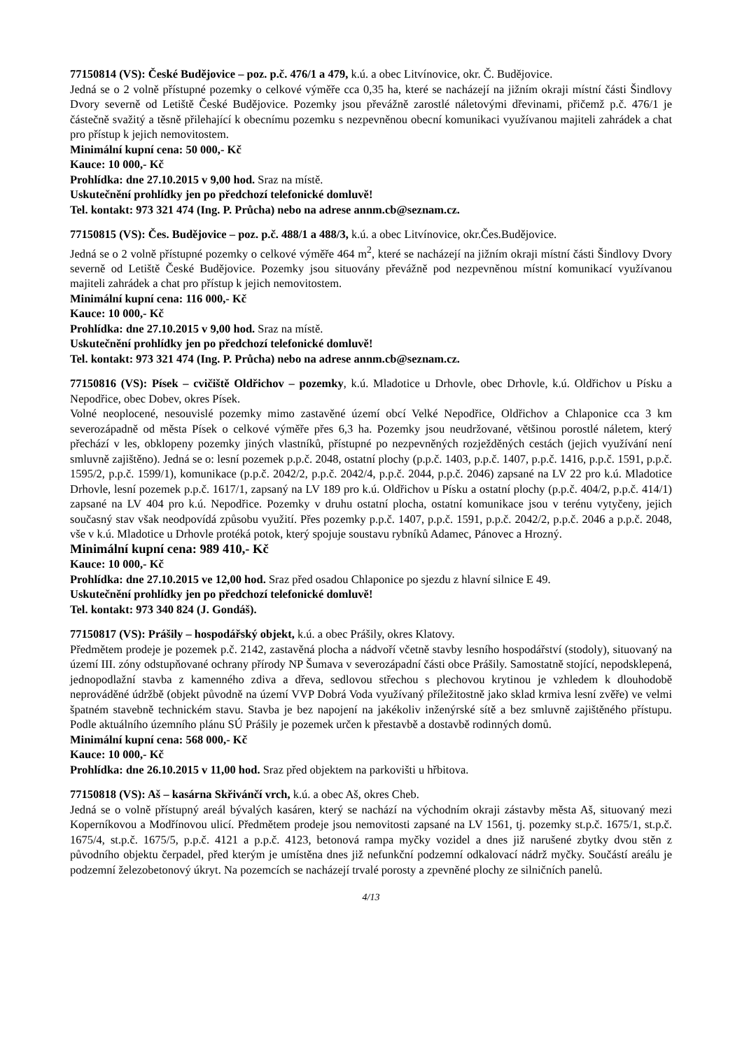77150814 (VS): České Budějovice – poz. p.č. 476/1 a 479, k.ú. a obec Litvínovice, okr. Č. Budějovice.
Jedná se o 2 volně přístupné pozemky o celkové výměře cca 0,35 ha, které se nacházejí na jižním okraji místní části Šindlovy Dvory severně od Letiště České Budějovice. Pozemky jsou převážně zarostlé náletovými dřevinami, přičemž p.č. 476/1 je částečně svažitý a těsně přilehající k obecnímu pozemku s nezpevněnou obecní komunikaci využívanou majiteli zahrádek a chat pro přístup k jejich nemovitostem.
Minimální kupní cena: 50 000,- Kč
Kauce: 10 000,- Kč
Prohlídka: dne 27.10.2015 v 9,00 hod. Sraz na místě.
Uskutečnění prohlídky jen po předchozí telefonické domluvě!
Tel. kontakt: 973 321 474 (Ing. P. Průcha) nebo na adrese annm.cb@seznam.cz.
77150815 (VS): Čes. Budějovice – poz. p.č. 488/1 a 488/3, k.ú. a obec Litvínovice, okr.Čes.Budějovice.
Jedná se o 2 volně přístupné pozemky o celkové výměře 464 m<sup>2</sup>, které se nacházejí na jižním okraji místní části Šindlovy Dvory severně od Letiště České Budějovice. Pozemky jsou situovány převážně pod nezpevněnou místní komunikací využívanou majiteli zahrádek a chat pro přístup k jejich nemovitostem.
Minimální kupní cena: 116 000,- Kč
Kauce: 10 000,- Kč
Prohlídka: dne 27.10.2015 v 9,00 hod. Sraz na místě.
Uskutečnění prohlídky jen po předchozí telefonické domluvě!
Tel. kontakt: 973 321 474 (Ing. P. Průcha) nebo na adrese annm.cb@seznam.cz.
77150816 (VS): Písek – cvičiště Oldřichov – pozemky, k.ú. Mladotice u Drhovle, obec Drhovle, k.ú. Oldřichov u Písku a Nepodřice, obec Dobev, okres Písek.
Volné neoplocené, nesouvislé pozemky mimo zastavěné území obcí Velké Nepodřice, Oldřichov a Chlaponice cca 3 km severozápadně od města Písek o celkové výměře přes 6,3 ha. Pozemky jsou neudržované, většinou porostlé náletem, který přechází v les, obklopeny pozemky jiných vlastníků, přístupné po nezpevněných rozježděných cestách (jejich využívání není smluvně zajištěno). Jedná se o: lesní pozemek p.p.č. 2048, ostatní plochy (p.p.č. 1403, p.p.č. 1407, p.p.č. 1416, p.p.č. 1591, p.p.č. 1595/2, p.p.č. 1599/1), komunikace (p.p.č. 2042/2, p.p.č. 2042/4, p.p.č. 2044, p.p.č. 2046) zapsané na LV 22 pro k.ú. Mladotice Drhovle, lesní pozemek p.p.č. 1617/1, zapsaný na LV 189 pro k.ú. Oldřichov u Písku a ostatní plochy (p.p.č. 404/2, p.p.č. 414/1) zapsané na LV 404 pro k.ú. Nepodřice. Pozemky v druhu ostatní plocha, ostatní komunikace jsou v terénu vytyčeny, jejich současný stav však neodpovídá způsobu využití. Přes pozemky p.p.č. 1407, p.p.č. 1591, p.p.č. 2042/2, p.p.č. 2046 a p.p.č. 2048, vše v k.ú. Mladotice u Drhovle protéká potok, který spojuje soustavu rybníků Adamec, Pánovec a Hrozný.
Minimální kupní cena: 989 410,- Kč
Kauce: 10 000,- Kč
Prohlídka: dne 27.10.2015 ve 12,00 hod. Sraz před osadou Chlaponice po sjezdu z hlavní silnice E 49.
Uskutečnění prohlídky jen po předchozí telefonické domluvě!
Tel. kontakt: 973 340 824 (J. Gondáš).
77150817 (VS): Prášily – hospodářský objekt, k.ú. a obec Prášily, okres Klatovy.
Předmětem prodeje je pozemek p.č. 2142, zastavěná plocha a nádvoří včetně stavby lesního hospodářství (stodoly), situovaný na území III. zóny odstupňované ochrany přírody NP Šumava v severozápadní části obce Prášily. Samostatně stojící, nepodsklepená, jednopodlažní stavba z kamenného zdiva a dřeva, sedlovou střechou s plechovou krytinou je vzhledem k dlouhodobě neprováděné údržbě (objekt původně na území VVP Dobrá Voda využívaný příležitostně jako sklad krmiva lesní zvěře) ve velmi špatném stavebně technickém stavu. Stavba je bez napojení na jakékoliv inženýrské sítě a bez smluvně zajištěného přístupu. Podle aktuálního územního plánu SÚ Prášily je pozemek určen k přestavbě a dostavbě rodinných domů.
Minimální kupní cena: 568 000,- Kč
Kauce: 10 000,- Kč
Prohlídka: dne 26.10.2015 v 11,00 hod. Sraz před objektem na parkovišti u hřbitova.
77150818 (VS): Aš – kasárna Skřivánčí vrch, k.ú. a obec Aš, okres Cheb.
Jedná se o volně přístupný areál bývalých kasáren, který se nachází na východním okraji zástavby města Aš, situovaný mezi Koperníkovou a Modřínovou ulicí. Předmětem prodeje jsou nemovitosti zapsané na LV 1561, tj. pozemky st.p.č. 1675/1, st.p.č. 1675/4, st.p.č. 1675/5, p.p.č. 4121 a p.p.č. 4123, betonová rampa myčky vozidel a dnes již narušené zbytky dvou stěn z původního objektu čerpadel, před kterým je umístěna dnes již nefunkční podzemní odkalovací nádrž myčky. Součástí areálu je podzemní železobetonový úkryt. Na pozemcích se nacházejí trvalé porosty a zpevněné plochy ze silničních panelů.
4/13